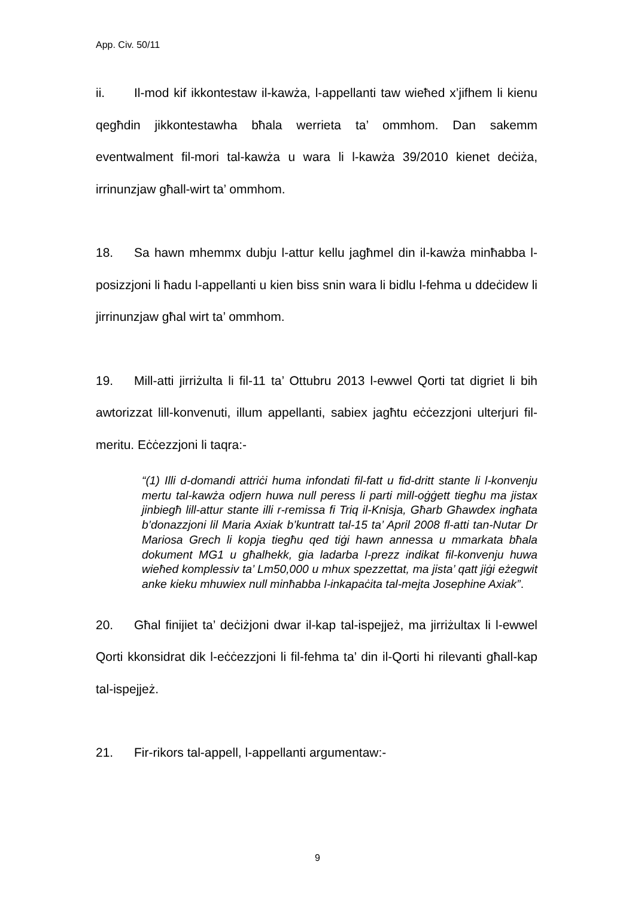App. Civ. 50/11
ii. Il-mod kif ikkontestaw il-kawża, l-appellanti taw wieħed x’jifhem li kienu qegħdin jikkontestawha bħala werrieta ta’ ommhom. Dan sakemm eventwalment fil-mori tal-kawża u wara li l-kawża 39/2010 kienet deċiża, irrinunzjaw għall-wirt ta’ ommhom.
18. Sa hawn mhemmx dubju l-attur kellu jagħmel din il-kawża minħabba l-posizzjoni li ħadu l-appellanti u kien biss snin wara li bidlu l-fehma u ddeċidew li jirrinunzjaw għal wirt ta’ ommhom.
19. Mill-atti jirriżulta li fil-11 ta’ Ottubru 2013 l-ewwel Qorti tat digriet li bih awtorizzat lill-konvenuti, illum appellanti, sabiex jagħtu eċċezzjoni ulterjuri fil-meritu. Eċċezzjoni li taqra:-
“(1) Illi d-domandi attriċi huma infondati fil-fatt u fid-dritt stante li l-konvenju mertu tal-kawża odjern huwa null peress li parti mill-oġġett tiegħu ma jistax jinbiegħ lill-attur stante illi r-remissa fi Triq il-Knisja, Għarb Għawdex ingħata b’donazzjoni lil Maria Axiak b’kuntratt tal-15 ta’ April 2008 fl-atti tan-Nutar Dr Mariosa Grech li kopja tiegħu qed tiġi hawn annessa u mmarkata bħala dokument MG1 u għalhekk, gia ladarba l-prezz indikat fil-konvenju huwa wieħed komplessiv ta’ Lm50,000 u mhux spezzettat, ma jista’ qatt jiġi eżegwit anke kieku mhuwiex null minħabba l-inkapaċita tal-mejta Josephine Axiak”.
20. Għal finijiet ta’ deċiżjoni dwar il-kap tal-ispejjeż, ma jirriżultax li l-ewwel Qorti kkonsidrat dik l-eċċezzjoni li fil-fehma ta’ din il-Qorti hi rilevanti għall-kap tal-ispejjeż.
21. Fir-rikors tal-appell, l-appellanti argumentaw:-
9